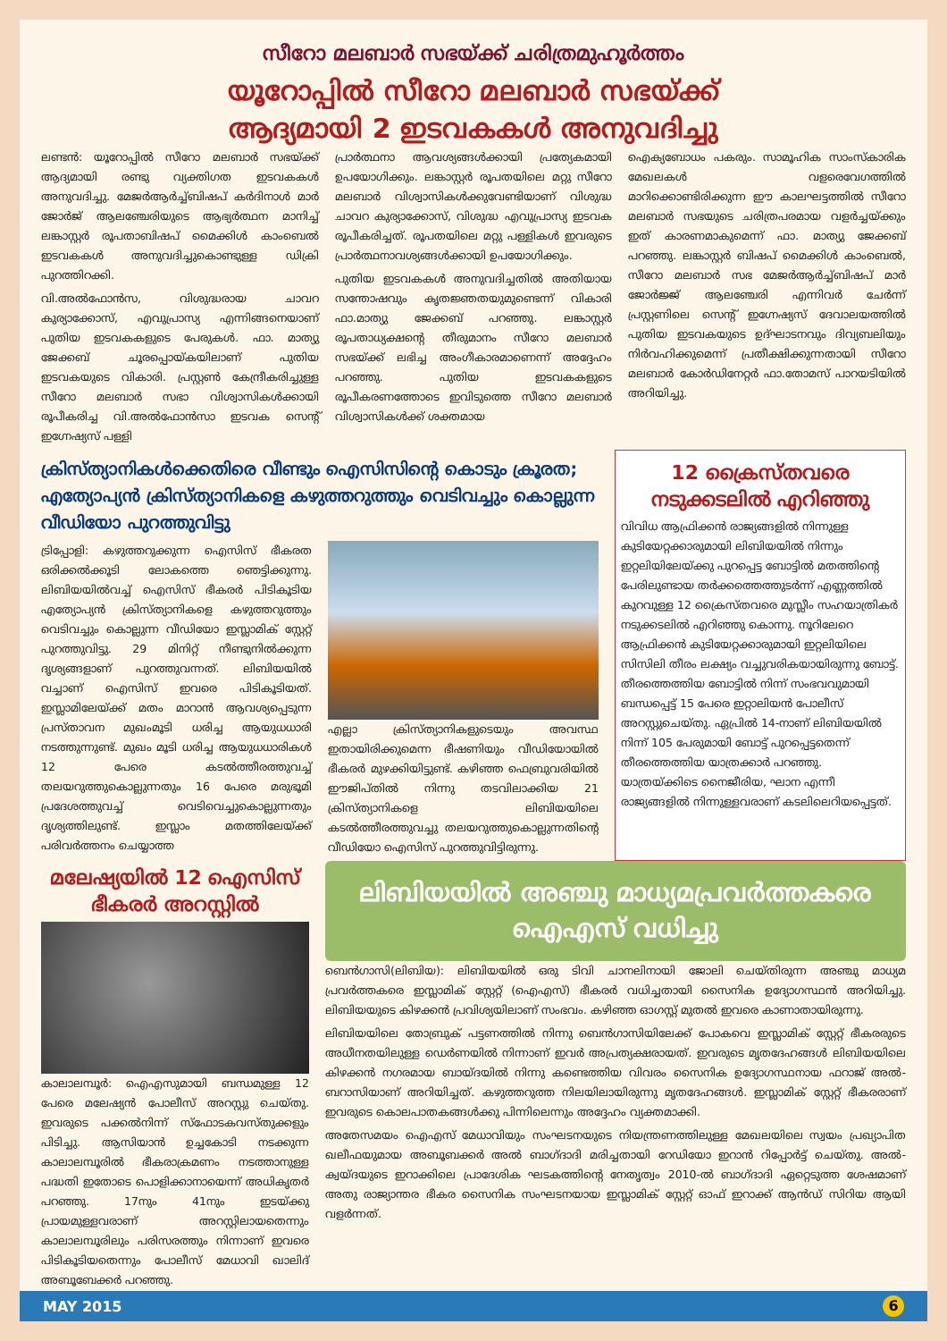സീറോ മലബാർ സഭയ്ക്ക് ചരിത്രമുഹൂർത്തം
യൂറോപ്പിൽ സീറോ മലബാർ സഭയ്ക്ക്
ആദ്യമായി 2 ഇടവകകൾ അനുവദിച്ചു
ലണ്ടൻ: യൂറോപ്പിൽ സീറോ മലബാർ സഭയ്ക്ക് ആദ്യമായി രണ്ടു വ്യക്തിഗത ഇടവകകൾ അനുവദിച്ചു. മേജർആർച്ച്ബിഷപ് കർദിനാൾ മാർ ജോർജ് ആലഞ്ചേരിയുടെ ആഭ്യർത്ഥന മാനിച്ച് ലങ്കാസ്റ്റർ രൂപതാബിഷപ് മൈക്കിൾ കാംബെൽ ഇടവകകൾ അനുവദിച്ചുകൊണ്ടുള്ള ഡിക്രി പുറത്തിറക്കി.
വി.അൽഫോൻസ, വിശുദ്ധരായ ചാവറ കുര്യാക്കോസ്, എവുപ്രാസ്യ എന്നിങ്ങനെയാണ് പുതിയ ഇടവകകളുടെ പേരുകൾ. ഫാ. മാത്യു ജേക്കബ് ചൂരപ്പൊയ്കയിലാണ് പുതിയ ഇടവകയുടെ വികാരി. പ്രസ്റ്റൺ കേന്ദ്രീകരിച്ചുള്ള സീറോ മലബാർ സഭാ വിശ്വാസികൾക്കായി രൂപീകരിച്ച വി.അൽഫോൻസാ ഇടവക സെന്റ് ഇഗ്നേഷ്യസ് പള്ളി
പ്രാർത്ഥനാ ആവശ്യങ്ങൾക്കായി പ്രത്യേകമായി ഉപയോഗിക്കും. ലങ്കാസ്റ്റർ രൂപതയിലെ മറ്റു സീറോ മലബാർ വിശ്വാസികൾക്കുവേണ്ടിയാണ് വിശുദ്ധ ചാവറ കുര്യാക്കോസ്, വിശുദ്ധ എവുപ്രാസ്യ ഇടവക രൂപീകരിച്ചത്. രൂപതയിലെ മറ്റു പള്ളികൾ ഇവരുടെ പ്രാർത്ഥനാവശ്യങ്ങൾക്കായി ഉപയോഗിക്കും.
പുതിയ ഇടവകകൾ അനുവദിച്ചതിൽ അതിയായ സന്തോഷവും കൃതജ്ഞതയുമുണ്ടെന്ന് വികാരി ഫാ.മാത്യു ജേക്കബ് പറഞ്ഞു. ലങ്കാസ്റ്റർ രൂപതാധ്യക്ഷന്റെ തീരുമാനം സീറോ മലബാർ സഭയ്ക്ക് ലഭിച്ച അംഗീകാരമാണെന്ന് അദ്ദേഹം പറഞ്ഞു. പുതിയ ഇടവകകളുടെ രൂപീകരണത്തോടെ ഇവിടുത്തെ സീറോ മലബാർ വിശ്വാസികൾക്ക് ശക്തമായ
ഐക്യബോധം പകരും. സാമൂഹിക സാംസ്കാരിക മേഖലകൾ വളരെവേഗത്തിൽ മാറിക്കൊണ്ടിരിക്കുന്ന ഈ കാലഘട്ടത്തിൽ സീറോ മലബാർ സഭയുടെ ചരിത്രപരമായ വളർച്ചയ്ക്കും ഇത് കാരണമാകുമെന്ന് ഫാ. മാത്യു ജേക്കബ് പറഞ്ഞു. ലങ്കാസ്റ്റർ ബിഷപ് മൈക്കിൾ കാംബെൽ, സീറോ മലബാർ സഭ മേജർആർച്ച്ബിഷപ് മാർ ജോർജ്ജ് ആലഞ്ചേരി എന്നിവർ ചേർന്ന് പ്രസ്റ്റണിലെ സെന്റ് ഇഗ്നേഷ്യസ് ദേവാലയത്തിൽ പുതിയ ഇടവകയുടെ ഉദ്ഘാടനവും ദിവ്യബലിയും നിർവഹിക്കുമെന്ന് പ്രതീക്ഷിക്കുന്നതായി സീറോ മലബാർ കോർഡിനേറ്റർ ഫാ.തോമസ് പാറയടിയിൽ അറിയിച്ചു.
ക്രിസ്ത്യാനികൾക്കെതിരെ വീണ്ടും ഐസിസിന്റെ കൊടും ക്രൂരത; എത്യോപ്യൻ ക്രിസ്ത്യാനികളെ കഴുത്തറുത്തും വെടിവച്ചും കൊല്ലുന്ന വീഡിയോ പുറത്തുവിട്ടു
ട്രിപ്പോളി: കഴുത്തറുക്കുന്ന ഐസിസ് ഭീകരത ഒരിക്കൽക്കൂടി ലോകത്തെ ഞെട്ടിക്കുന്നു. ലിബിയയിൽവച്ച് ഐസിസ് ഭീകരർ പിടികൂടിയ എത്യോപ്യൻ ക്രിസ്ത്യാനികളെ കഴുത്തറുത്തും വെടിവച്ചും കൊല്ലുന്ന വീഡിയോ ഇസ്ലാമിക് സ്റ്റേറ്റ് പുറത്തുവിട്ടു. 29 മിനിറ്റ് നീണ്ടുനിൽക്കുന്ന ദൃശ്യങ്ങളാണ് പുറത്തുവന്നത്. ലിബിയയിൽ വച്ചാണ് ഐസിസ് ഇവരെ പിടികൂടിയത്. ഇസ്ലാമിലേയ്ക്ക് മതം മാറാൻ ആവശ്യപ്പെടുന്ന പ്രസ്താവന മുഖംമൂടി ധരിച്ച ആയുധധാരി നടത്തുന്നുണ്ട്. മുഖം മൂടി ധരിച്ച ആയുധധാരികൾ 12 പേരെ കടൽത്തീരത്തുവച്ച് തലയറുത്തുകൊല്ലുന്നതും 16 പേരെ മരുഭൂമി പ്രദേശത്തുവച്ച് വെടിവെച്ചുകൊല്ലുന്നതും ദൃശ്യത്തിലുണ്ട്. ഇസ്ലാം മതത്തിലേയ്ക്ക് പരിവർത്തനം ചെയ്യാത്ത
എല്ലാ ക്രിസ്ത്യാനികളുടെയും അവസ്ഥ ഇതായിരിക്കുമെന്ന ഭീഷണിയും വീഡിയോയിൽ ഭീകരർ മുഴക്കിയിട്ടുണ്ട്. കഴിഞ്ഞ ഫെബ്രുവരിയിൽ ഈജിപ്തിൽ നിന്നു തടവിലാക്കിയ 21 ക്രിസ്ത്യാനികളെ ലിബിയയിലെ കടൽത്തീരത്തുവച്ചു തലയറുത്തുകൊല്ലുന്നതിന്റെ വീഡിയോ ഐസിസ് പുറത്തുവിട്ടിരുന്നു.
12 ക്രൈസ്തവരെ നടുക്കടലിൽ എറിഞ്ഞു
വിവിധ ആഫ്രിക്കൻ രാജ്യങ്ങളിൽ നിന്നുള്ള കുടിയേറ്റക്കാരുമായി ലിബിയയിൽ നിന്നും ഇറ്റലിയിലേയ്ക്കു പുറപ്പെട്ട ബോട്ടിൽ മതത്തിന്റെ പേരിലുണ്ടായ തർക്കത്തെത്തുടർന്ന് എണ്ണത്തിൽ കുറവുള്ള 12 ക്രൈസ്തവരെ മുസ്ലീം സഹയാത്രികർ നടുക്കടലിൽ എറിഞ്ഞു കൊന്നു. നൂറിലേറെ ആഫ്രിക്കൻ കുടിയേറ്റക്കാരുമായി ഇറ്റലിയിലെ സിസിലി തീരം ലക്ഷ്യം വച്ചുവരികയായിരുന്നു ബോട്ട്. തീരത്തെത്തിയ ബോട്ടിൽ നിന്ന് സംഭവവുമായി ബന്ധപ്പെട്ട് 15 പേരെ ഇറ്റാലിയൻ പോലീസ് അറസ്റ്റുചെയ്തു. ഏപ്രിൽ 14-നാണ് ലിബിയയിൽ നിന്ന് 105 പേരുമായി ബോട്ട് പുറപ്പെട്ടതെന്ന് തീരത്തെത്തിയ യാത്രക്കാർ പറഞ്ഞു. യാത്രയ്ക്കിടെ നൈജീരിയ, ഘാന എന്നീ രാജ്യങ്ങളിൽ നിന്നുള്ളവരാണ് കടലിലെറിയപ്പെട്ടത്.
മലേഷ്യയിൽ 12 ഐസിസ് ഭീകരർ അറസ്റ്റിൽ
കാലാലമ്പൂർ: ഐഎസുമായി ബന്ധമുള്ള 12 പേരെ മലേഷ്യൻ പോലീസ് അറസ്റ്റു ചെയ്തു. ഇവരുടെ പക്കൽനിന്ന് സ്ഫോടകവസ്തുക്കളും പിടിച്ചു. ആസിയാൻ ഉച്ചകോടി നടക്കുന്ന കാലാലമ്പൂരിൽ ഭീകരാക്രമണം നടത്താനുള്ള പദ്ധതി ഇതോടെ പൊളിക്കാനായെന്ന് അധികൃതർ പറഞ്ഞു. 17നും 41നും ഇടയ്ക്കു പ്രായമുള്ളവരാണ് അറസ്റ്റിലായതെന്നും കാലാലമ്പൂരിലും പരിസരത്തും നിന്നാണ് ഇവരെ പിടികൂടിയതെന്നും പോലീസ് മേധാവി ഖാലിദ് അബൂബേക്കർ പറഞ്ഞു.
ലിബിയയിൽ അഞ്ചു മാധ്യമപ്രവർത്തകരെ ഐഎസ് വധിച്ചു
ബെൻഗാസി(ലിബിയ): ലിബിയയിൽ ഒരു ടിവി ചാനലിനായി ജോലി ചെയ്തിരുന്ന അഞ്ചു മാധ്യമ പ്രവർത്തകരെ ഇസ്ലാമിക് സ്റ്റേറ്റ് (ഐഎസ്) ഭീകരർ വധിച്ചതായി സൈനിക ഉദ്യോഗസ്ഥൻ അറിയിച്ചു. ലിബിയയുടെ കിഴക്കൻ പ്രവിശ്യയിലാണ് സംഭവം. കഴിഞ്ഞ ഓഗസ്റ്റ് മുതൽ ഇവരെ കാണാതായിരുന്നു.
ലിബിയയിലെ തോബ്രുക് പട്ടണത്തിൽ നിന്നു ബെൻഗാസിയിലേക്ക് പോകവെ ഇസ്ലാമിക് സ്റ്റേറ്റ് ഭീകരരുടെ അധീനതയിലുള്ള ഡെർണയിൽ നിന്നാണ് ഇവർ അപ്രത്യക്ഷരായത്. ഇവരുടെ മൃതദേഹങ്ങൾ ലിബിയയിലെ കിഴക്കൻ നഗരമായ ബായ്ദയിൽ നിന്നു കണ്ടെത്തിയ വിവരം സൈനിക ഉദ്യോഗസ്ഥനായ ഫറാജ് അൽ-ബറാസിയാണ് അറിയിച്ചത്. കഴുത്തറുത്ത നിലയിലായിരുന്നു മൃതദേഹങ്ങൾ. ഇസ്ലാമിക് സ്റ്റേറ്റ് ഭീകരരാണ് ഇവരുടെ കൊലപാതകങ്ങൾക്കു പിന്നിലെന്നും അദ്ദേഹം വ്യക്തമാക്കി.
അതേസമയം ഐഎസ് മേധാവിയും സംഘടനയുടെ നിയന്ത്രണത്തിലുള്ള മേഖലയിലെ സ്വയം പ്രഖ്യാപിത ഖലീഫയുമായ അബൂബക്കർ അൽ ബാഗ്ദാദി മരിച്ചതായി റേഡിയോ ഇറാൻ റിപ്പോർട്ട് ചെയ്തു. അൽ-ക്വയ്ദയുടെ ഇറാക്കിലെ പ്രാദേശിക ഘടകത്തിന്റെ നേതൃത്വം 2010-ൽ ബാഗ്ദാദി ഏറ്റെടുത്ത ശേഷമാണ് അതു രാജ്യാന്തര ഭീകര സൈനിക സംഘടനയായ ഇസ്ലാമിക് സ്റ്റേറ്റ് ഓഫ് ഇറാക്ക് ആൻഡ് സിറിയ ആയി വളർന്നത്.
MAY 2015 6